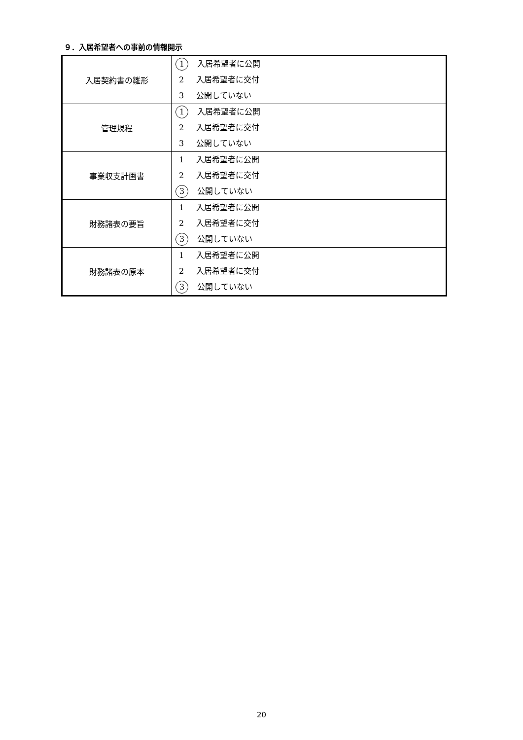９．入居希望者への事前の情報開示
| 入居契約書の雛形 | 1 入居希望者に公開 2 入居希望者に交付 3 公開していない |
| 管理規程 | 1 入居希望者に公開 2 入居希望者に交付 3 公開していない |
| 事業収支計画書 | 1 入居希望者に公開 2 入居希望者に交付 3 公開していない |
| 財務諸表の要旨 | 1 入居希望者に公開 2 入居希望者に交付 3 公開していない |
| 財務諸表の原本 | 1 入居希望者に公開 2 入居希望者に交付 3 公開していない |
20